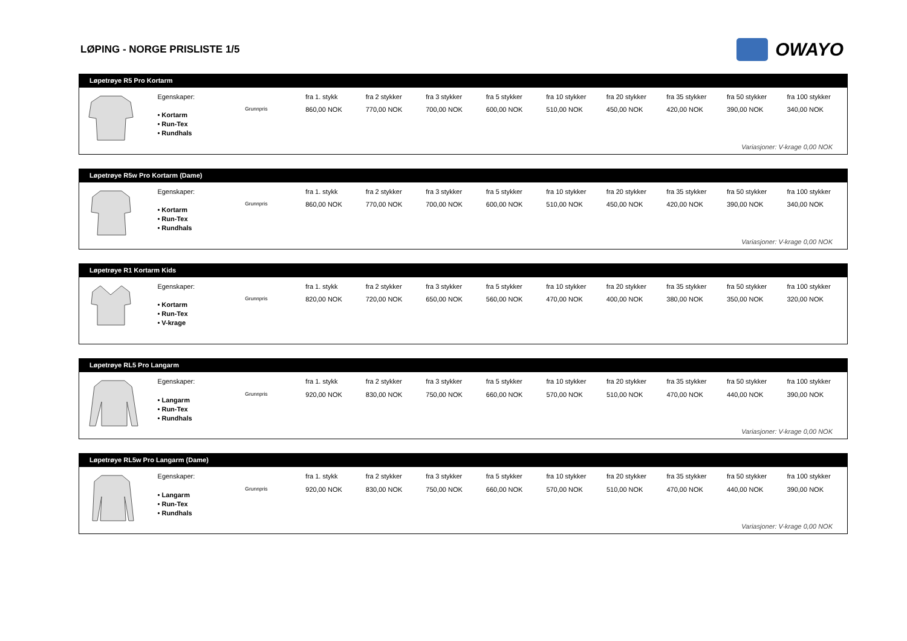LØPING - NORGE PRISLISTE 1/5
OWAYO
Løpetrøye R5 Pro Kortarm
| | Egenskaper: | | fra 1. stykk | fra 2 stykker | fra 3 stykker | fra 5 stykker | fra 10 stykker | fra 20 stykker | fra 35 stykker | fra 50 stykker | fra 100 stykker |
| | • Kortarm • Run-Tex • Rundhals | Grunnpris | 860,00 NOK | 770,00 NOK | 700,00 NOK | 600,00 NOK | 510,00 NOK | 450,00 NOK | 420,00 NOK | 390,00 NOK | 340,00 NOK |
Variasjoner: V-krage 0,00 NOK
Løpetrøye R5w Pro Kortarm (Dame)
| | Egenskaper: | | fra 1. stykk | fra 2 stykker | fra 3 stykker | fra 5 stykker | fra 10 stykker | fra 20 stykker | fra 35 stykker | fra 50 stykker | fra 100 stykker |
| | • Kortarm • Run-Tex • Rundhals | Grunnpris | 860,00 NOK | 770,00 NOK | 700,00 NOK | 600,00 NOK | 510,00 NOK | 450,00 NOK | 420,00 NOK | 390,00 NOK | 340,00 NOK |
Variasjoner: V-krage 0,00 NOK
Løpetrøye R1 Kortarm Kids
| | Egenskaper: | | fra 1. stykk | fra 2 stykker | fra 3 stykker | fra 5 stykker | fra 10 stykker | fra 20 stykker | fra 35 stykker | fra 50 stykker | fra 100 stykker |
| | • Kortarm • Run-Tex • V-krage | Grunnpris | 820,00 NOK | 720,00 NOK | 650,00 NOK | 560,00 NOK | 470,00 NOK | 400,00 NOK | 380,00 NOK | 350,00 NOK | 320,00 NOK |
Løpetrøye RL5 Pro Langarm
| | Egenskaper: | | fra 1. stykk | fra 2 stykker | fra 3 stykker | fra 5 stykker | fra 10 stykker | fra 20 stykker | fra 35 stykker | fra 50 stykker | fra 100 stykker |
| | • Langarm • Run-Tex • Rundhals | Grunnpris | 920,00 NOK | 830,00 NOK | 750,00 NOK | 660,00 NOK | 570,00 NOK | 510,00 NOK | 470,00 NOK | 440,00 NOK | 390,00 NOK |
Variasjoner: V-krage 0,00 NOK
Løpetrøye RL5w Pro Langarm (Dame)
| | Egenskaper: | | fra 1. stykk | fra 2 stykker | fra 3 stykker | fra 5 stykker | fra 10 stykker | fra 20 stykker | fra 35 stykker | fra 50 stykker | fra 100 stykker |
| | • Langarm • Run-Tex • Rundhals | Grunnpris | 920,00 NOK | 830,00 NOK | 750,00 NOK | 660,00 NOK | 570,00 NOK | 510,00 NOK | 470,00 NOK | 440,00 NOK | 390,00 NOK |
Variasjoner: V-krage 0,00 NOK